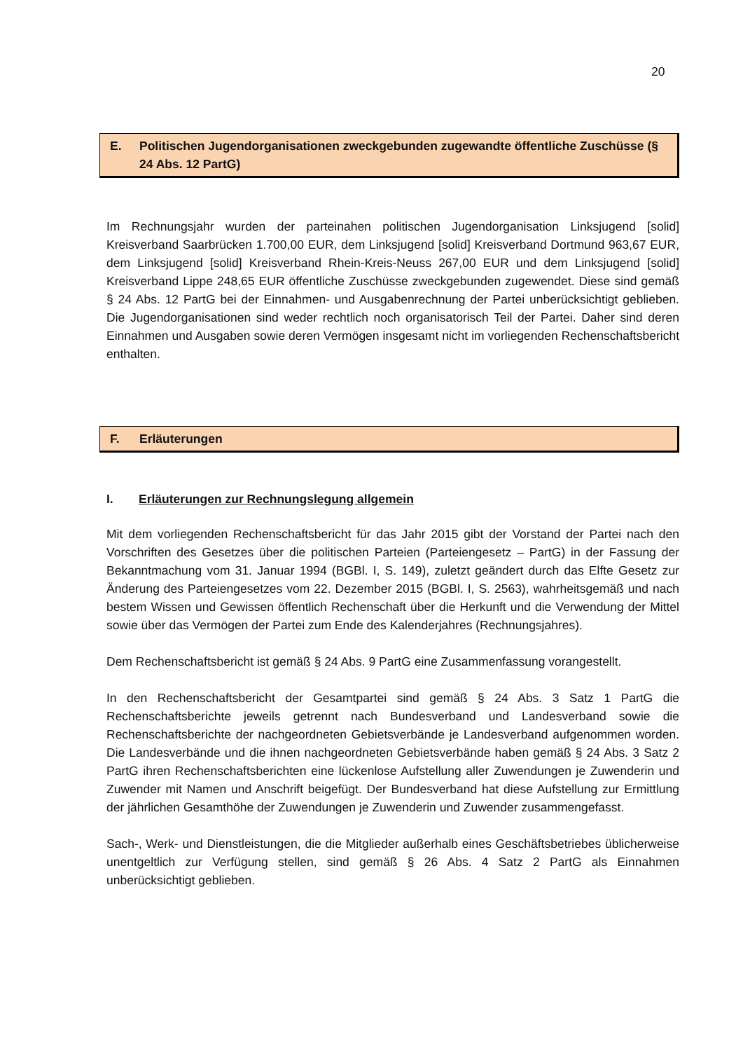20
E. Politischen Jugendorganisationen zweckgebunden zugewandte öffentliche Zuschüsse (§ 24 Abs. 12 PartG)
Im Rechnungsjahr wurden der parteinahen politischen Jugendorganisation Linksjugend [solid] Kreisverband Saarbrücken 1.700,00 EUR, dem Linksjugend [solid] Kreisverband Dortmund 963,67 EUR, dem Linksjugend [solid] Kreisverband Rhein-Kreis-Neuss 267,00 EUR und dem Linksjugend [solid] Kreisverband Lippe 248,65 EUR öffentliche Zuschüsse zweckgebunden zugewendet. Diese sind gemäß § 24 Abs. 12 PartG bei der Einnahmen- und Ausgabenrechnung der Partei unberücksichtigt geblieben. Die Jugendorganisationen sind weder rechtlich noch organisatorisch Teil der Partei. Daher sind deren Einnahmen und Ausgaben sowie deren Vermögen insgesamt nicht im vorliegenden Rechenschaftsbericht enthalten.
F. Erläuterungen
I. Erläuterungen zur Rechnungslegung allgemein
Mit dem vorliegenden Rechenschaftsbericht für das Jahr 2015 gibt der Vorstand der Partei nach den Vorschriften des Gesetzes über die politischen Parteien (Parteiengesetz – PartG) in der Fassung der Bekanntmachung vom 31. Januar 1994 (BGBl. I, S. 149), zuletzt geändert durch das Elfte Gesetz zur Änderung des Parteiengesetzes vom 22. Dezember 2015 (BGBl. I, S. 2563), wahrheitsgemäß und nach bestem Wissen und Gewissen öffentlich Rechenschaft über die Herkunft und die Verwendung der Mittel sowie über das Vermögen der Partei zum Ende des Kalenderjahres (Rechnungsjahres).
Dem Rechenschaftsbericht ist gemäß § 24 Abs. 9 PartG eine Zusammenfassung vorangestellt.
In den Rechenschaftsbericht der Gesamtpartei sind gemäß § 24 Abs. 3 Satz 1 PartG die Rechenschaftsberichte jeweils getrennt nach Bundesverband und Landesverband sowie die Rechenschaftsberichte der nachgeordneten Gebietsverbände je Landesverband aufgenommen worden. Die Landesverbände und die ihnen nachgeordneten Gebietsverbände haben gemäß § 24 Abs. 3 Satz 2 PartG ihren Rechenschaftsberichten eine lückenlose Aufstellung aller Zuwendungen je Zuwenderin und Zuwender mit Namen und Anschrift beigefügt. Der Bundesverband hat diese Aufstellung zur Ermittlung der jährlichen Gesamthöhe der Zuwendungen je Zuwenderin und Zuwender zusammengefasst.
Sach-, Werk- und Dienstleistungen, die die Mitglieder außerhalb eines Geschäftsbetriebes üblicherweise unentgeltlich zur Verfügung stellen, sind gemäß § 26 Abs. 4 Satz 2 PartG als Einnahmen unberücksichtigt geblieben.